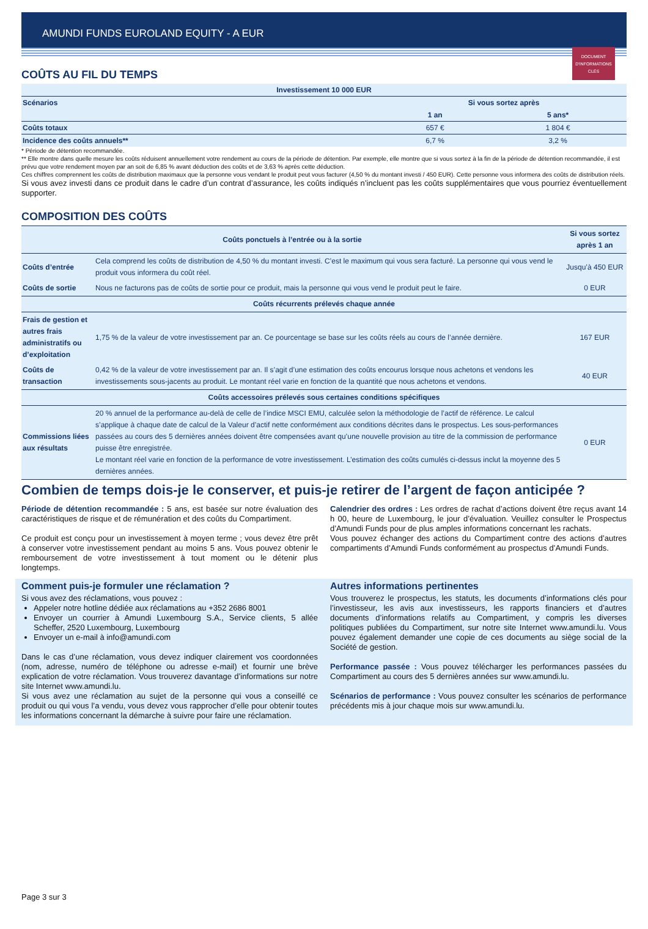AMUNDI FUNDS EUROLAND EQUITY - A EUR
DOCUMENT D'INFORMATIONS CLÉS
COÛTS AU FIL DU TEMPS
| Investissement 10 000 EUR | | |
| --- | --- | --- |
| Scénarios | Si vous sortez après | |
| | 1 an | 5 ans* |
| Coûts totaux | 657 € | 1 804 € |
| Incidence des coûts annuels** | 6,7 % | 3,2 % |
* Période de détention recommandée.
** Elle montre dans quelle mesure les coûts réduisent annuellement votre rendement au cours de la période de détention. Par exemple, elle montre que si vous sortez à la fin de la période de détention recommandée, il est prévu que votre rendement moyen par an soit de 6,85 % avant déduction des coûts et de 3,63 % après cette déduction.
Ces chiffres comprennent les coûts de distribution maximaux que la personne vous vendant le produit peut vous facturer (4,50 % du montant investi / 450 EUR). Cette personne vous informera des coûts de distribution réels.
Si vous avez investi dans ce produit dans le cadre d’un contrat d’assurance, les coûts indiqués n’incluent pas les coûts supplémentaires que vous pourriez éventuellement supporter.
COMPOSITION DES COÛTS
| Coûts ponctuels à l’entrée ou à la sortie | | Si vous sortez après 1 an |
| --- | --- | --- |
| Coûts d’entrée | Cela comprend les coûts de distribution de 4,50 % du montant investi. C’est le maximum qui vous sera facturé. La personne qui vous vend le produit vous informera du coût réel. | Jusqu’à 450 EUR |
| Coûts de sortie | Nous ne facturons pas de coûts de sortie pour ce produit, mais la personne qui vous vend le produit peut le faire. | 0 EUR |
| Coûts récurrents prélevés chaque année | | |
| Frais de gestion et autres frais administratifs ou d’exploitation | 1,75 % de la valeur de votre investissement par an. Ce pourcentage se base sur les coûts réels au cours de l’année dernière. | 167 EUR |
| Coûts de transaction | 0,42 % de la valeur de votre investissement par an. Il s’agit d’une estimation des coûts encourus lorsque nous achetons et vendons les investissements sous-jacents au produit. Le montant réel varie en fonction de la quantité que nous achetons et vendons. | 40 EUR |
| Coûts accessoires prélevés sous certaines conditions spécifiques | | |
| Commissions liées aux résultats | 20 % annuel de la performance au-delà de celle de l’indice MSCI EMU, calculée selon la méthodologie de l’actif de référence. Le calcul s’applique à chaque date de calcul de la Valeur d’actif nette conformément aux conditions décrites dans le prospectus. Les sous-performances passées au cours des 5 dernières années doivent être compensées avant qu’une nouvelle provision au titre de la commission de performance puisse être enregistrée. Le montant réel varie en fonction de la performance de votre investissement. L’estimation des coûts cumulés ci-dessus inclut la moyenne des 5 dernières années. | 0 EUR |
Combien de temps dois-je le conserver, et puis-je retirer de l’argent de façon anticipée ?
Période de détention recommandée : 5 ans, est basée sur notre évaluation des caractéristiques de risque et de rémunération et des coûts du Compartiment.
Ce produit est conçu pour un investissement à moyen terme ; vous devez être prêt à conserver votre investissement pendant au moins 5 ans. Vous pouvez obtenir le remboursement de votre investissement à tout moment ou le détenir plus longtemps.
Calendrier des ordres : Les ordres de rachat d’actions doivent être reçus avant 14 h 00, heure de Luxembourg, le jour d’évaluation. Veuillez consulter le Prospectus d’Amundi Funds pour de plus amples informations concernant les rachats.
Vous pouvez échanger des actions du Compartiment contre des actions d’autres compartiments d’Amundi Funds conformément au prospectus d’Amundi Funds.
Comment puis-je formuler une réclamation ?
Si vous avez des réclamations, vous pouvez :
Appeler notre hotline dédiée aux réclamations au +352 2686 8001
Envoyer un courrier à Amundi Luxembourg S.A., Service clients, 5 allée Scheffer, 2520 Luxembourg, Luxembourg
Envoyer un e-mail à info@amundi.com
Dans le cas d’une réclamation, vous devez indiquer clairement vos coordonnées (nom, adresse, numéro de téléphone ou adresse e-mail) et fournir une brève explication de votre réclamation. Vous trouverez davantage d’informations sur notre site Internet www.amundi.lu.
Si vous avez une réclamation au sujet de la personne qui vous a conseillé ce produit ou qui vous l’a vendu, vous devez vous rapprocher d’elle pour obtenir toutes les informations concernant la démarche à suivre pour faire une réclamation.
Autres informations pertinentes
Vous trouverez le prospectus, les statuts, les documents d’informations clés pour l’investisseur, les avis aux investisseurs, les rapports financiers et d’autres documents d’informations relatifs au Compartiment, y compris les diverses politiques publiées du Compartiment, sur notre site Internet www.amundi.lu. Vous pouvez également demander une copie de ces documents au siège social de la Société de gestion.
Performance passée : Vous pouvez télécharger les performances passées du Compartiment au cours des 5 dernières années sur www.amundi.lu.
Scénarios de performance : Vous pouvez consulter les scénarios de performance précédents mis à jour chaque mois sur www.amundi.lu.
Page 3 sur 3